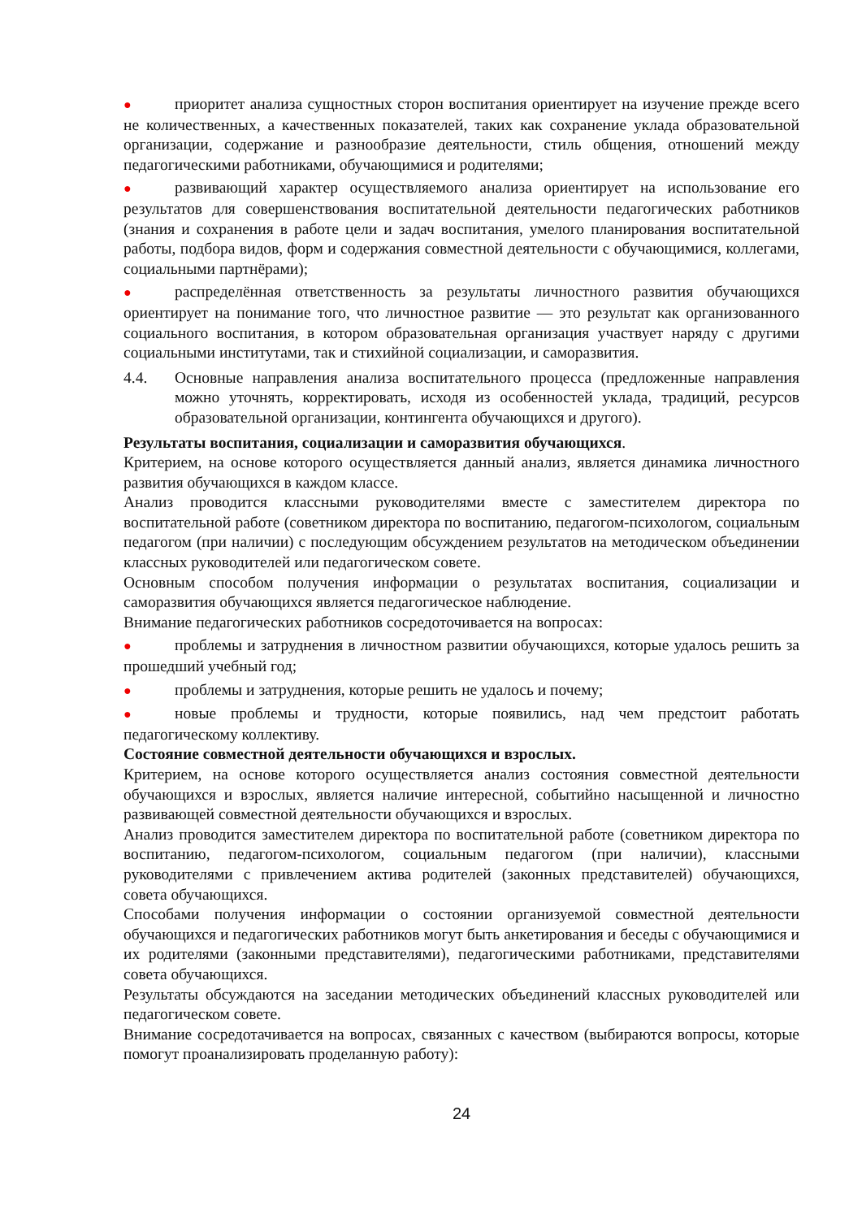● приоритет анализа сущностных сторон воспитания ориентирует на изучение прежде всего не количественных, а качественных показателей, таких как сохранение уклада образовательной организации, содержание и разнообразие деятельности, стиль общения, отношений между педагогическими работниками, обучающимися и родителями;
● развивающий характер осуществляемого анализа ориентирует на использование его результатов для совершенствования воспитательной деятельности педагогических работников (знания и сохранения в работе цели и задач воспитания, умелого планирования воспитательной работы, подбора видов, форм и содержания совместной деятельности с обучающимися, коллегами, социальными партнёрами);
● распределённая ответственность за результаты личностного развития обучающихся ориентирует на понимание того, что личностное развитие — это результат как организованного социального воспитания, в котором образовательная организация участвует наряду с другими социальными институтами, так и стихийной социализации, и саморазвития.
4.4. Основные направления анализа воспитательного процесса (предложенные направления можно уточнять, корректировать, исходя из особенностей уклада, традиций, ресурсов образовательной организации, контингента обучающихся и другого).
Результаты воспитания, социализации и саморазвития обучающихся.
Критерием, на основе которого осуществляется данный анализ, является динамика личностного развития обучающихся в каждом классе.
Анализ проводится классными руководителями вместе с заместителем директора по воспитательной работе (советником директора по воспитанию, педагогом-психологом, социальным педагогом (при наличии) с последующим обсуждением результатов на методическом объединении классных руководителей или педагогическом совете.
Основным способом получения информации о результатах воспитания, социализации и саморазвития обучающихся является педагогическое наблюдение.
Внимание педагогических работников сосредоточивается на вопросах:
● проблемы и затруднения в личностном развитии обучающихся, которые удалось решить за прошедший учебный год;
● проблемы и затруднения, которые решить не удалось и почему;
● новые проблемы и трудности, которые появились, над чем предстоит работать педагогическому коллективу.
Состояние совместной деятельности обучающихся и взрослых.
Критерием, на основе которого осуществляется анализ состояния совместной деятельности обучающихся и взрослых, является наличие интересной, событийно насыщенной и личностно развивающей совместной деятельности обучающихся и взрослых.
Анализ проводится заместителем директора по воспитательной работе (советником директора по воспитанию, педагогом-психологом, социальным педагогом (при наличии), классными руководителями с привлечением актива родителей (законных представителей) обучающихся, совета обучающихся.
Способами получения информации о состоянии организуемой совместной деятельности обучающихся и педагогических работников могут быть анкетирования и беседы с обучающимися и их родителями (законными представителями), педагогическими работниками, представителями совета обучающихся.
Результаты обсуждаются на заседании методических объединений классных руководителей или педагогическом совете.
Внимание сосредотачивается на вопросах, связанных с качеством (выбираются вопросы, которые помогут проанализировать проделанную работу):
24